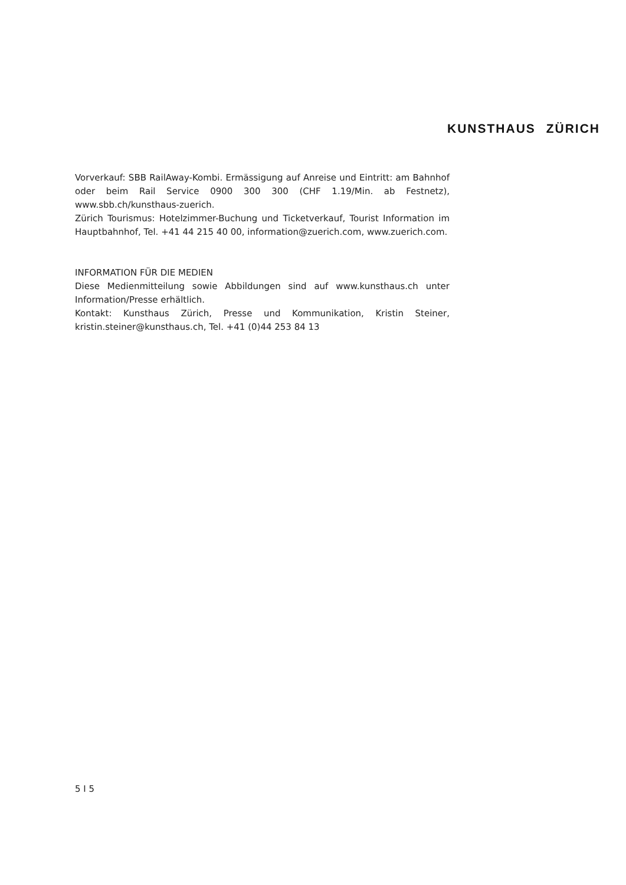KUNSTHAUS ZÜRICH
Vorverkauf: SBB RailAway-Kombi. Ermässigung auf Anreise und Eintritt: am Bahnhof oder beim Rail Service 0900 300 300 (CHF 1.19/Min. ab Festnetz), www.sbb.ch/kunsthaus-zuerich.
Zürich Tourismus: Hotelzimmer-Buchung und Ticketverkauf, Tourist Information im Hauptbahnhof, Tel. +41 44 215 40 00, information@zuerich.com, www.zuerich.com.
INFORMATION FÜR DIE MEDIEN
Diese Medienmitteilung sowie Abbildungen sind auf www.kunsthaus.ch unter Information/Presse erhältlich.
Kontakt: Kunsthaus Zürich, Presse und Kommunikation, Kristin Steiner, kristin.steiner@kunsthaus.ch, Tel. +41 (0)44 253 84 13
5 I 5